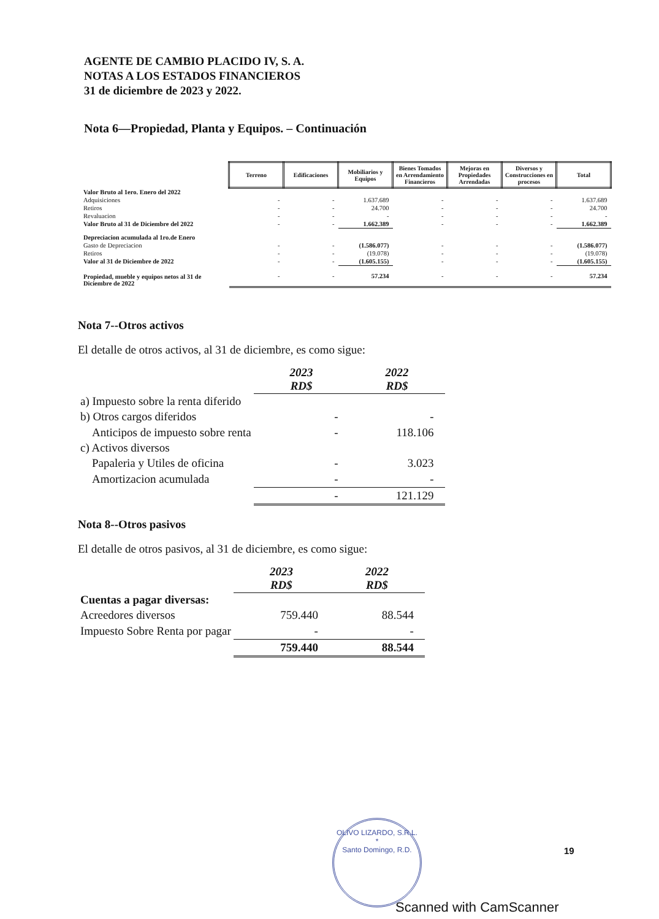AGENTE DE CAMBIO PLACIDO IV, S. A.
NOTAS A LOS ESTADOS FINANCIEROS
31 de diciembre de 2023 y 2022.
Nota 6—Propiedad, Planta y Equipos. – Continuación
| | Terreno | Edificaciones | Mobiliarios y Equipos | Bienes Tomados en Arrendamiento Financieros | Mejoras en Propiedades Arrendadas | Diversos y Construcciones en procesos | Total |
| Valor Bruto al 1ero. Enero del 2022 | | | | | | | |
| Adquisiciones | - | - | 1.637.689 | - | - | - | 1.637.689 |
| Retiros | - | - | 24.700 | - | - | - | 24.700 |
| Revaluacion | - | - | - | - | - | - | - |
| Valor Bruto al 31 de Diciembre del 2022 | - | - | 1.662.389 | - | - | - | 1.662.389 |
| Depreciacion acumulada al 1ro.de Enero | | | | | | | |
| Gasto de Depreciacion | - | - | (1.586.077) | - | - | - | (1.586.077) |
| Retiros | - | - | (19.078) | - | - | - | (19.078) |
| Valor al 31 de Diciembre de 2022 | - | - | (1.605.155) | - | - | - | (1.605.155) |
| Propiedad, mueble y equipos netos al 31 de Diciembre de 2022 | - | - | 57.234 | - | - | - | 57.234 |
Nota 7--Otros activos
El detalle de otros activos, al 31 de diciembre, es como sigue:
| | 2023 RD$ | 2022 RD$ |
| a) Impuesto sobre la renta diferido | | |
| b) Otros cargos diferidos | - | - |
| Anticipos de impuesto sobre renta | - | 118.106 |
| c) Activos diversos | | |
| Papaleria y Utiles de oficina | - | 3.023 |
| Amortizacion acumulada | - | - |
| | - | 121.129 |
Nota 8--Otros pasivos
El detalle de otros pasivos, al 31 de diciembre, es como sigue:
| | 2023 RD$ | 2022 RD$ |
| Cuentas a pagar diversas: | | |
| Acreedores diversos | 759.440 | 88.544 |
| Impuesto Sobre Renta por pagar | - | - |
| | 759.440 | 88.544 |
OLIVO LIZARDO, S.R.L.
*
Santo Domingo, R.D.
19
Scanned with CamScanner